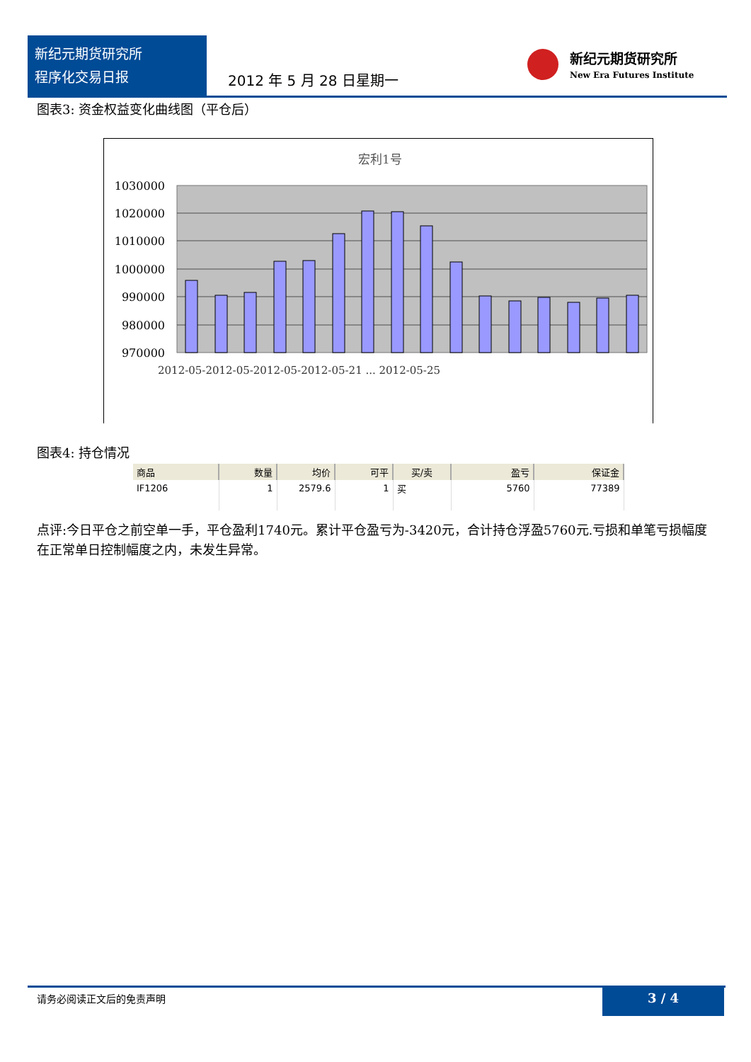新纪元期货研究所
程序化交易日报
2012 年 5 月 28 日星期一
新纪元期货研究所
New Era Futures Institute
图表3: 资金权益变化曲线图（平仓后）
宏利1号
1030000
1020000
1010000
1000000
990000
980000
970000
2012-05-2012-05-2012-05-2012-05-21 ... 2012-05-25
图表4: 持仓情况
| 商品 | 数量 | 均价 | 可平 | 买/卖 | 盈亏 | 保证金 |
| --- | --- | --- | --- | --- | --- | --- |
| IF1206 | 1 | 2579.6 | 1 | 买 | 5760 | 77389 |
点评:今日平仓之前空单一手，平仓盈利1740元。累计平仓盈亏为-3420元，合计持仓浮盈5760元.亏损和单笔亏损幅度在正常单日控制幅度之内，未发生异常。
请务必阅读正文后的免责声明 3 / 4